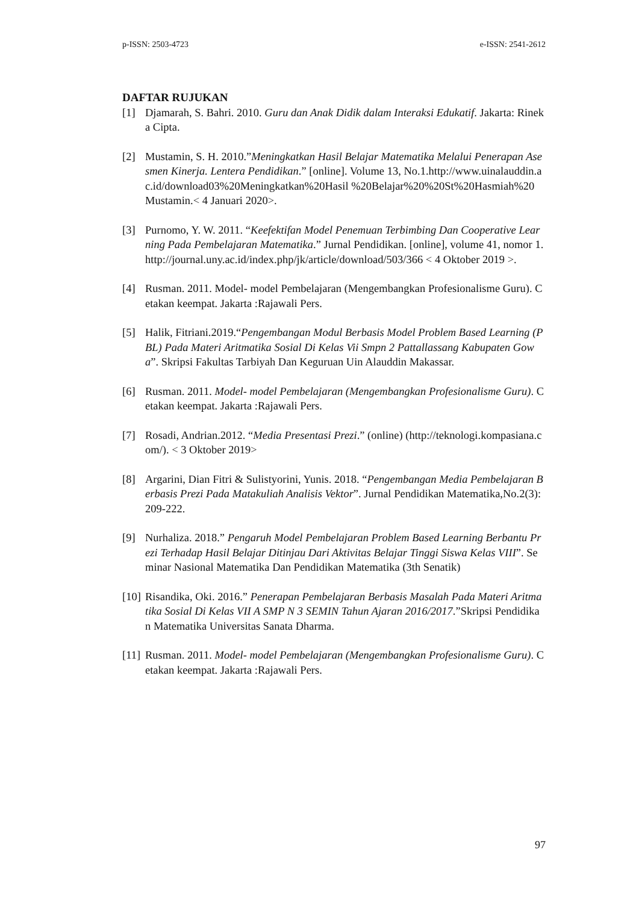p-ISSN: 2503-4723 e-ISSN: 2541-2612
DAFTAR RUJUKAN
[1] Djamarah, S. Bahri. 2010. Guru dan Anak Didik dalam Interaksi Edukatif. Jakarta: Rineka Cipta.
[2] Mustamin, S. H. 2010.”Meningkatkan Hasil Belajar Matematika Melalui Penerapan Asesmen Kinerja. Lentera Pendidikan.” [online]. Volume 13, No.1.http://www.uinalauddin.ac.id/download03%20Meningkatkan%20Hasil %20Belajar%20%20St%20Hasmiah%20Mustamin.< 4 Januari 2020>.
[3] Purnomo, Y. W. 2011. “Keefektifan Model Penemuan Terbimbing Dan Cooperative Learning Pada Pembelajaran Matematika.” Jurnal Pendidikan. [online], volume 41, nomor 1. http://journal.uny.ac.id/index.php/jk/article/download/503/366 < 4 Oktober 2019 >.
[4] Rusman. 2011. Model- model Pembelajaran (Mengembangkan Profesionalisme Guru). Cetakan keempat. Jakarta :Rajawali Pers.
[5] Halik, Fitriani.2019.“Pengembangan Modul Berbasis Model Problem Based Learning (PBL) Pada Materi Aritmatika Sosial Di Kelas Vii Smpn 2 Pattallassang Kabupaten Gowa”. Skripsi Fakultas Tarbiyah Dan Keguruan Uin Alauddin Makassar.
[6] Rusman. 2011. Model- model Pembelajaran (Mengembangkan Profesionalisme Guru). Cetakan keempat. Jakarta :Rajawali Pers.
[7] Rosadi, Andrian.2012. “Media Presentasi Prezi.” (online) (http://teknologi.kompasiana.com/). < 3 Oktober 2019>
[8] Argarini, Dian Fitri & Sulistyorini, Yunis. 2018. “Pengembangan Media Pembelajaran Berbasis Prezi Pada Matakuliah Analisis Vektor”. Jurnal Pendidikan Matematika,No.2(3): 209-222.
[9] Nurhaliza. 2018.” Pengaruh Model Pembelajaran Problem Based Learning Berbantu Prezi Terhadap Hasil Belajar Ditinjau Dari Aktivitas Belajar Tinggi Siswa Kelas VIII”. Seminar Nasional Matematika Dan Pendidikan Matematika (3th Senatik)
[10] Risandika, Oki. 2016.” Penerapan Pembelajaran Berbasis Masalah Pada Materi Aritmatika Sosial Di Kelas VII A SMP N 3 SEMIN Tahun Ajaran 2016/2017.”Skripsi Pendidikan Matematika Universitas Sanata Dharma.
[11] Rusman. 2011. Model- model Pembelajaran (Mengembangkan Profesionalisme Guru). Cetakan keempat. Jakarta :Rajawali Pers.
97